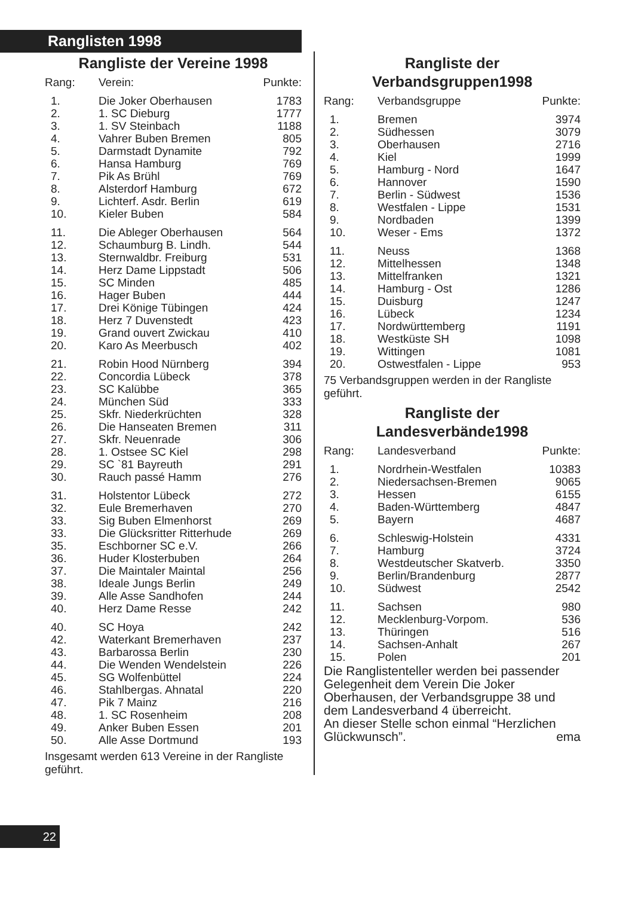Ranglisten 1998
Rangliste der Vereine 1998
| Rang: | Verein: | Punkte: |
| --- | --- | --- |
| 1. | Die Joker Oberhausen | 1783 |
| 2. | 1. SC Dieburg | 1777 |
| 3. | 1. SV Steinbach | 1188 |
| 4. | Vahrer Buben Bremen | 805 |
| 5. | Darmstadt Dynamite | 792 |
| 6. | Hansa Hamburg | 769 |
| 7. | Pik As Brühl | 769 |
| 8. | Alsterdorf Hamburg | 672 |
| 9. | Lichterf. Asdr. Berlin | 619 |
| 10. | Kieler Buben | 584 |
| 11. | Die Ableger Oberhausen | 564 |
| 12. | Schaumburg B. Lindh. | 544 |
| 13. | Sternwaldbr. Freiburg | 531 |
| 14. | Herz Dame Lippstadt | 506 |
| 15. | SC Minden | 485 |
| 16. | Hager Buben | 444 |
| 17. | Drei Könige Tübingen | 424 |
| 18. | Herz 7 Duvenstedt | 423 |
| 19. | Grand ouvert Zwickau | 410 |
| 20. | Karo As Meerbusch | 402 |
| 21. | Robin Hood Nürnberg | 394 |
| 22. | Concordia Lübeck | 378 |
| 23. | SC Kalübbe | 365 |
| 24. | München Süd | 333 |
| 25. | Skfr. Niederkrüchten | 328 |
| 26. | Die Hanseaten Bremen | 311 |
| 27. | Skfr. Neuenrade | 306 |
| 28. | 1. Ostsee SC Kiel | 298 |
| 29. | SC `81 Bayreuth | 291 |
| 30. | Rauch passé Hamm | 276 |
| 31. | Holstentor Lübeck | 272 |
| 32. | Eule Bremerhaven | 270 |
| 33. | Sig Buben Elmenhorst | 269 |
| 33. | Die Glücksritter Ritterhude | 269 |
| 35. | Eschborner SC e.V. | 266 |
| 36. | Huder Klosterbuben | 264 |
| 37. | Die Maintaler Maintal | 256 |
| 38. | Ideale Jungs Berlin | 249 |
| 39. | Alle Asse Sandhofen | 244 |
| 40. | Herz Dame Resse | 242 |
| 40. | SC Hoya | 242 |
| 42. | Waterkant Bremerhaven | 237 |
| 43. | Barbarossa Berlin | 230 |
| 44. | Die Wenden Wendelstein | 226 |
| 45. | SG Wolfenbüttel | 224 |
| 46. | Stahlbergas. Ahnatal | 220 |
| 47. | Pik 7 Mainz | 216 |
| 48. | 1. SC Rosenheim | 208 |
| 49. | Anker Buben Essen | 201 |
| 50. | Alle Asse Dortmund | 193 |
Insgesamt werden 613 Vereine in der Rangliste geführt.
Rangliste der
Verbandsgruppen1998
| Rang: | Verbandsgruppe | Punkte: |
| --- | --- | --- |
| 1. | Bremen | 3974 |
| 2. | Südhessen | 3079 |
| 3. | Oberhausen | 2716 |
| 4. | Kiel | 1999 |
| 5. | Hamburg - Nord | 1647 |
| 6. | Hannover | 1590 |
| 7. | Berlin - Südwest | 1536 |
| 8. | Westfalen - Lippe | 1531 |
| 9. | Nordbaden | 1399 |
| 10. | Weser - Ems | 1372 |
| 11. | Neuss | 1368 |
| 12. | Mittelhessen | 1348 |
| 13. | Mittelfranken | 1321 |
| 14. | Hamburg - Ost | 1286 |
| 15. | Duisburg | 1247 |
| 16. | Lübeck | 1234 |
| 17. | Nordwürttemberg | 1191 |
| 18. | Westküste SH | 1098 |
| 19. | Wittingen | 1081 |
| 20. | Ostwestfalen - Lippe | 953 |
75 Verbandsgruppen werden in der Rangliste geführt.
Rangliste der
Landesverbände1998
| Rang: | Landesverband | Punkte: |
| --- | --- | --- |
| 1. | Nordrhein-Westfalen | 10383 |
| 2. | Niedersachsen-Bremen | 9065 |
| 3. | Hessen | 6155 |
| 4. | Baden-Württemberg | 4847 |
| 5. | Bayern | 4687 |
| 6. | Schleswig-Holstein | 4331 |
| 7. | Hamburg | 3724 |
| 8. | Westdeutscher Skatverb. | 3350 |
| 9. | Berlin/Brandenburg | 2877 |
| 10. | Südwest | 2542 |
| 11. | Sachsen | 980 |
| 12. | Mecklenburg-Vorpom. | 536 |
| 13. | Thüringen | 516 |
| 14. | Sachsen-Anhalt | 267 |
| 15. | Polen | 201 |
Die Ranglistenteller werden bei passender Gelegenheit dem Verein Die Joker Oberhausen, der Verbandsgruppe 38 und dem Landesverband 4 überreicht.
An dieser Stelle schon einmal “Herzlichen Glückwunsch”. ema
22